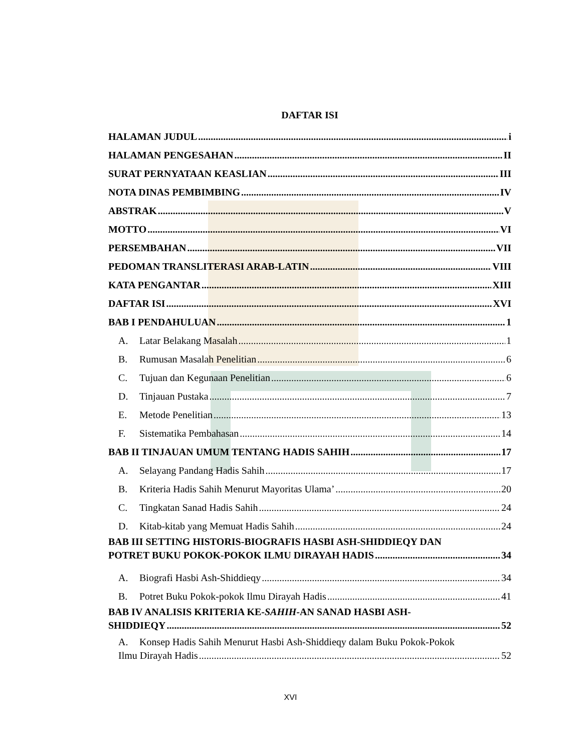DAFTAR ISI
HALAMAN JUDUL i
HALAMAN PENGESAHAN II
SURAT PERNYATAAN KEASLIAN III
NOTA DINAS PEMBIMBING IV
ABSTRAK V
MOTTO VI
PERSEMBAHAN VII
PEDOMAN TRANSLITERASI ARAB-LATIN VIII
KATA PENGANTAR XIII
DAFTAR ISI XVI
BAB I PENDAHULUAN 1
A. Latar Belakang Masalah 1
B. Rumusan Masalah Penelitian 6
C. Tujuan dan Kegunaan Penelitian 6
D. Tinjauan Pustaka 7
E. Metode Penelitian 13
F. Sistematika Pembahasan 14
BAB II TINJAUAN UMUM TENTANG HADIS SAHIH 17
A. Selayang Pandang Hadis Sahih 17
B. Kriteria Hadis Sahih Menurut Mayoritas Ulama’ 20
C. Tingkatan Sanad Hadis Sahih 24
D. Kitab-kitab yang Memuat Hadis Sahih 24
BAB III SETTING HISTORIS-BIOGRAFIS HASBI ASH-SHIDDIEQY DAN
POTRET BUKU POKOK-POKOK ILMU DIRAYAH HADIS 34
A. Biografi Hasbi Ash-Shiddieqy 34
B. Potret Buku Pokok-pokok Ilmu Dirayah Hadis 41
BAB IV ANALISIS KRITERIA KE-SAHIH-AN SANAD HASBI ASH-
SHIDDIEQY 52
A. Konsep Hadis Sahih Menurut Hasbi Ash-Shiddieqy dalam Buku Pokok-Pokok
Ilmu Dirayah Hadis 52
XVI